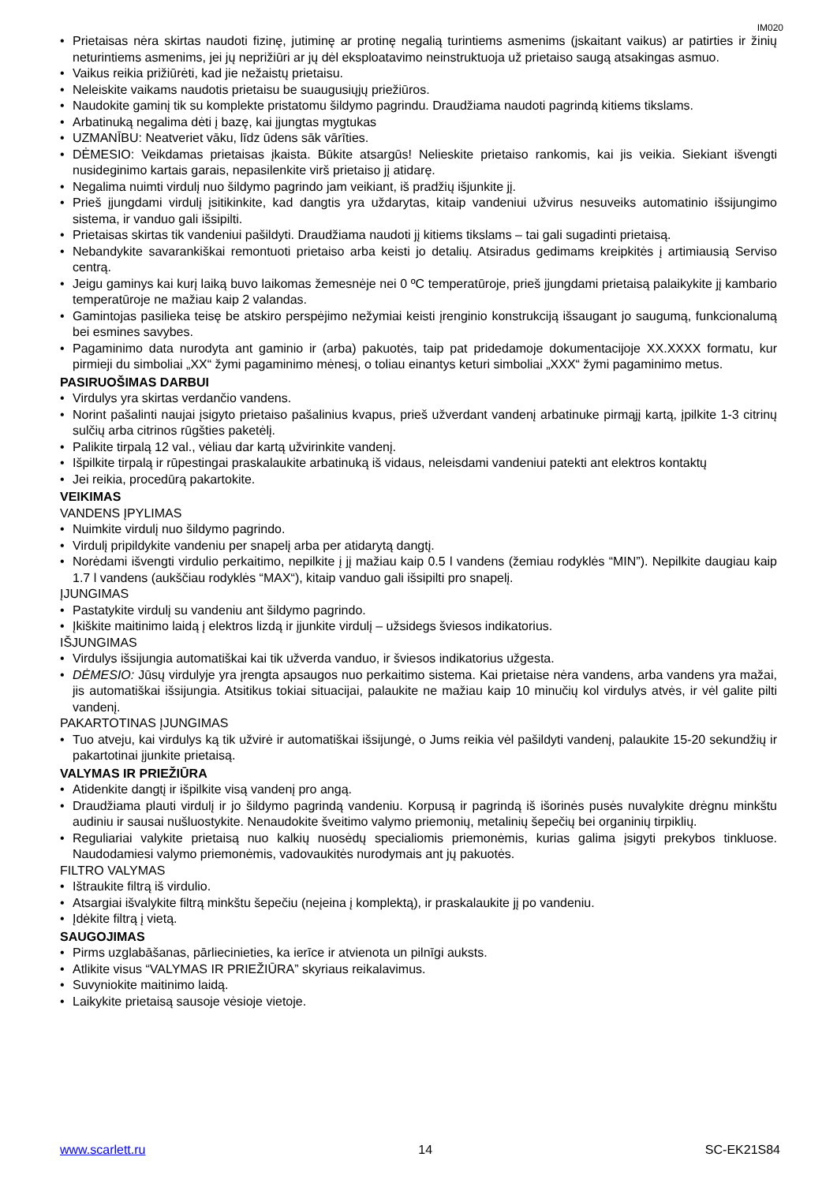IM020
Prietaisas nėra skirtas naudoti fizinę, jutiminę ar protinę negalią turintiems asmenims (įskaitant vaikus) ar patirties ir žinių neturintiems asmenims, jei jų neprižiūri ar jų dėl eksploatavimo neinstruktuoja už prietaiso saugą atsakingas asmuo.
Vaikus reikia prižiūrėti, kad jie nežaistų prietaisu.
Neleiskite vaikams naudotis prietaisu be suaugusiųjų priežiūros.
Naudokite gaminį tik su komplekte pristatomu šildymo pagrindu. Draudžiama naudoti pagrindą kitiems tikslams.
Arbatinuką negalima dėti į bazę, kai įjungtas mygtukas
UZMANĪBU: Neatveriet vāku, līdz ūdens sāk vārīties.
DĖMESIO: Veikdamas prietaisas įkaista. Būkite atsargūs! Nelieskite prietaiso rankomis, kai jis veikia. Siekiant išvengti nusideginimo kartais garais, nepasilenkite virš prietaiso jį atidarę.
Negalima nuimti virdulį nuo šildymo pagrindo jam veikiant, iš pradžių išjunkite jį.
Prieš įjungdami virdulį įsitikinkite, kad dangtis yra uždarytas, kitaip vandeniui užvirus nesuveiks automatinio išsijungimo sistema, ir vanduo gali išsipilti.
Prietaisas skirtas tik vandeniui pašildyti. Draudžiama naudoti jį kitiems tikslams – tai gali sugadinti prietaisą.
Nebandykite savarankiškai remontuoti prietaiso arba keisti jo detalių. Atsiradus gedimams kreipkitės į artimiausią Serviso centrą.
Jeigu gaminys kai kurį laiką buvo laikomas žemesnėje nei 0 ºC temperatūroje, prieš įjungdami prietaisą palaikykite jį kambario temperatūroje ne mažiau kaip 2 valandas.
Gamintojas pasilieka teisę be atskiro perspėjimo nežymiai keisti įrenginio konstrukciją išsaugant jo saugumą, funkcionalumą bei esmines savybes.
Pagaminimo data nurodyta ant gaminio ir (arba) pakuotės, taip pat pridedamoje dokumentacijoje XX.XXXX formatu, kur pirmieji du simboliai „XX“ žymi pagaminimo mėnesį, o toliau einantys keturi simboliai „XXX“ žymi pagaminimo metus.
PASIRUOŠIMAS DARBUI
Virdulys yra skirtas verdančio vandens.
Norint pašalinti naujai įsigyto prietaiso pašalinius kvapus, prieš užverdant vandenį arbatinuke pirmąjį kartą, įpilkite 1-3 citrinų sulčių arba citrinos rūgšties paketėlį.
Palikite tirpalą 12 val., vėliau dar kartą užvirinkite vandenį.
Išpilkite tirpalą ir rūpestingai praskalaukite arbatinuką iš vidaus, neleisdami vandeniui patekti ant elektros kontaktų
Jei reikia, procedūrą pakartokite.
VEIKIMAS
VANDENS ĮPYLIMAS
Nuimkite virdulį nuo šildymo pagrindo.
Virdulį pripildykite vandeniu per snapelį arba per atidarytą dangtį.
Norėdami išvengti virdulio perkaitimo, nepilkite į jį mažiau kaip 0.5 l vandens (žemiau rodyklės “MIN”). Nepilkite daugiau kaip 1.7 l vandens (aukščiau rodyklės “MAX“), kitaip vanduo gali išsipilti pro snapelį.
ĮJUNGIMAS
Pastatykite virdulį su vandeniu ant šildymo pagrindo.
Įkiškite maitinimo laidą į elektros lizdą ir įjunkite virdulį – užsidegs šviesos indikatorius.
IŠJUNGIMAS
Virdulys išsijungia automatiškai kai tik užverda vanduo, ir šviesos indikatorius užgesta.
DĖMESIO: Jūsų virdulyje yra įrengta apsaugos nuo perkaitimo sistema. Kai prietaise nėra vandens, arba vandens yra mažai, jis automatiškai išsijungia. Atsitikus tokiai situacijai, palaukite ne mažiau kaip 10 minučių kol virdulys atvės, ir vėl galite pilti vandenį.
PAKARTOTINAS ĮJUNGIMAS
Tuo atveju, kai virdulys ką tik užvirė ir automatiškai išsijungė, o Jums reikia vėl pašildyti vandenį, palaukite 15-20 sekundžių ir pakartotinai įjunkite prietaisą.
VALYMAS IR PRIEŽIŪRA
Atidenkite dangtį ir išpilkite visą vandenį pro angą.
Draudžiama plauti virdulį ir jo šildymo pagrindą vandeniu. Korpusą ir pagrindą iš išorinės pusės nuvalykite drėgnu minkštu audiniu ir sausai nušluostykite. Nenaudokite šveitimo valymo priemonių, metalinių šepečių bei organinių tirpiklių.
Reguliariai valykite prietaisą nuo kalkių nuosėdų specialiomis priemonėmis, kurias galima įsigyti prekybos tinkluose. Naudodamiesi valymo priemonėmis, vadovaukitės nurodymais ant jų pakuotės.
FILTRO VALYMAS
Ištraukite filtrą iš virdulio.
Atsargiai išvalykite filtrą minkštu šepečiu (neįeina į komplektą), ir praskalaukite jį po vandeniu.
Įdėkite filtrą į vietą.
SAUGOJIMAS
Pirms uzglabāšanas, pārliecinieties, ka ierīce ir atvienota un pilnīgi auksts.
Atlikite visus “VALYMAS IR PRIEŽIŪRA” skyriaus reikalavimus.
Suvyniokite maitinimo laidą.
Laikykite prietaisą sausoje vėsioje vietoje.
www.scarlett.ru 14 SC-EK21S84